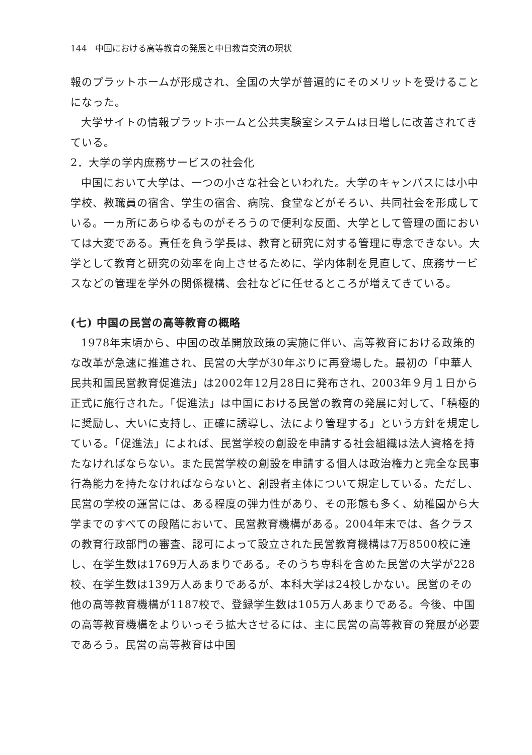144　中国における高等教育の発展と中日教育交流の現状
報のプラットホームが形成され、全国の大学が普遍的にそのメリットを受けることになった。
大学サイトの情報プラットホームと公共実験室システムは日増しに改善されてきている。
2．大学の学内庶務サービスの社会化
中国において大学は、一つの小さな社会といわれた。大学のキャンパスには小中学校、教職員の宿舎、学生の宿舎、病院、食堂などがそろい、共同社会を形成している。一ヵ所にあらゆるものがそろうので便利な反面、大学として管理の面においては大変である。責任を負う学長は、教育と研究に対する管理に専念できない。大学として教育と研究の効率を向上させるために、学内体制を見直して、庶務サービスなどの管理を学外の関係機構、会社などに任せるところが増えてきている。
(七) 中国の民営の高等教育の概略
1978年末頃から、中国の改革開放政策の実施に伴い、高等教育における政策的な改革が急速に推進され、民営の大学が30年ぶりに再登場した。最初の「中華人民共和国民営教育促進法」は2002年12月28日に発布され、2003年９月１日から正式に施行された。「促進法」は中国における民営の教育の発展に対して、「積極的に奨励し、大いに支持し、正確に誘導し、法により管理する」という方針を規定している。「促進法」によれば、民営学校の創設を申請する社会組織は法人資格を持たなければならない。また民営学校の創設を申請する個人は政治権力と完全な民事行為能力を持たなければならないと、創設者主体について規定している。ただし、民営の学校の運営には、ある程度の弾力性があり、その形態も多く、幼稚園から大学までのすべての段階において、民営教育機構がある。2004年末では、各クラスの教育行政部門の審査、認可によって設立された民営教育機構は7万8500校に達し、在学生数は1769万人あまりである。そのうち専科を含めた民営の大学が228校、在学生数は139万人あまりであるが、本科大学は24校しかない。民営のその他の高等教育機構が1187校で、登録学生数は105万人あまりである。今後、中国の高等教育機構をよりいっそう拡大させるには、主に民営の高等教育の発展が必要であろう。民営の高等教育は中国